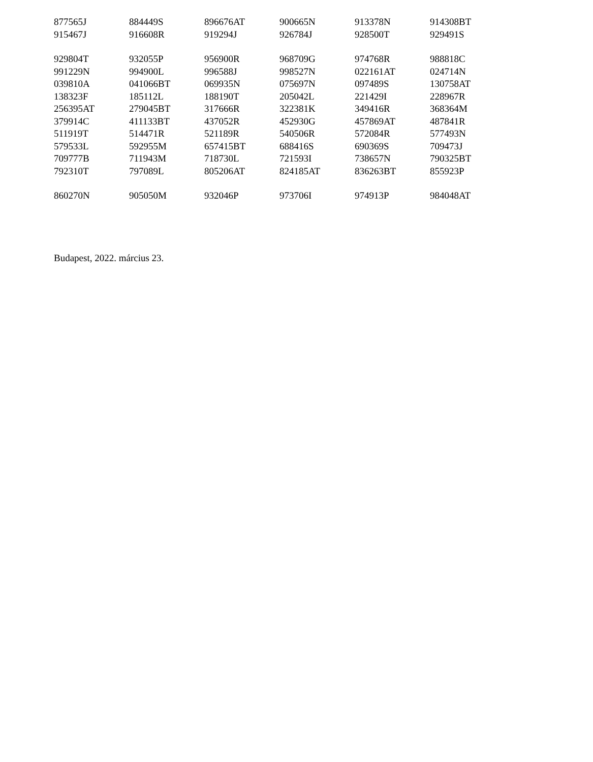| 877565J | 884449S | 896676AT | 900665N | 913378N | 914308BT |
| 915467J | 916608R | 919294J | 926784J | 928500T | 929491S |
| 929804T | 932055P | 956900R | 968709G | 974768R | 988818C |
| 991229N | 994900L | 996588J | 998527N | 022161AT | 024714N |
| 039810A | 041066BT | 069935N | 075697N | 097489S | 130758AT |
| 138323F | 185112L | 188190T | 205042L | 221429I | 228967R |
| 256395AT | 279045BT | 317666R | 322381K | 349416R | 368364M |
| 379914C | 411133BT | 437052R | 452930G | 457869AT | 487841R |
| 511919T | 514471R | 521189R | 540506R | 572084R | 577493N |
| 579533L | 592955M | 657415BT | 688416S | 690369S | 709473J |
| 709777B | 711943M | 718730L | 721593I | 738657N | 790325BT |
| 792310T | 797089L | 805206AT | 824185AT | 836263BT | 855923P |
| 860270N | 905050M | 932046P | 973706I | 974913P | 984048AT |
Budapest, 2022. március 23.